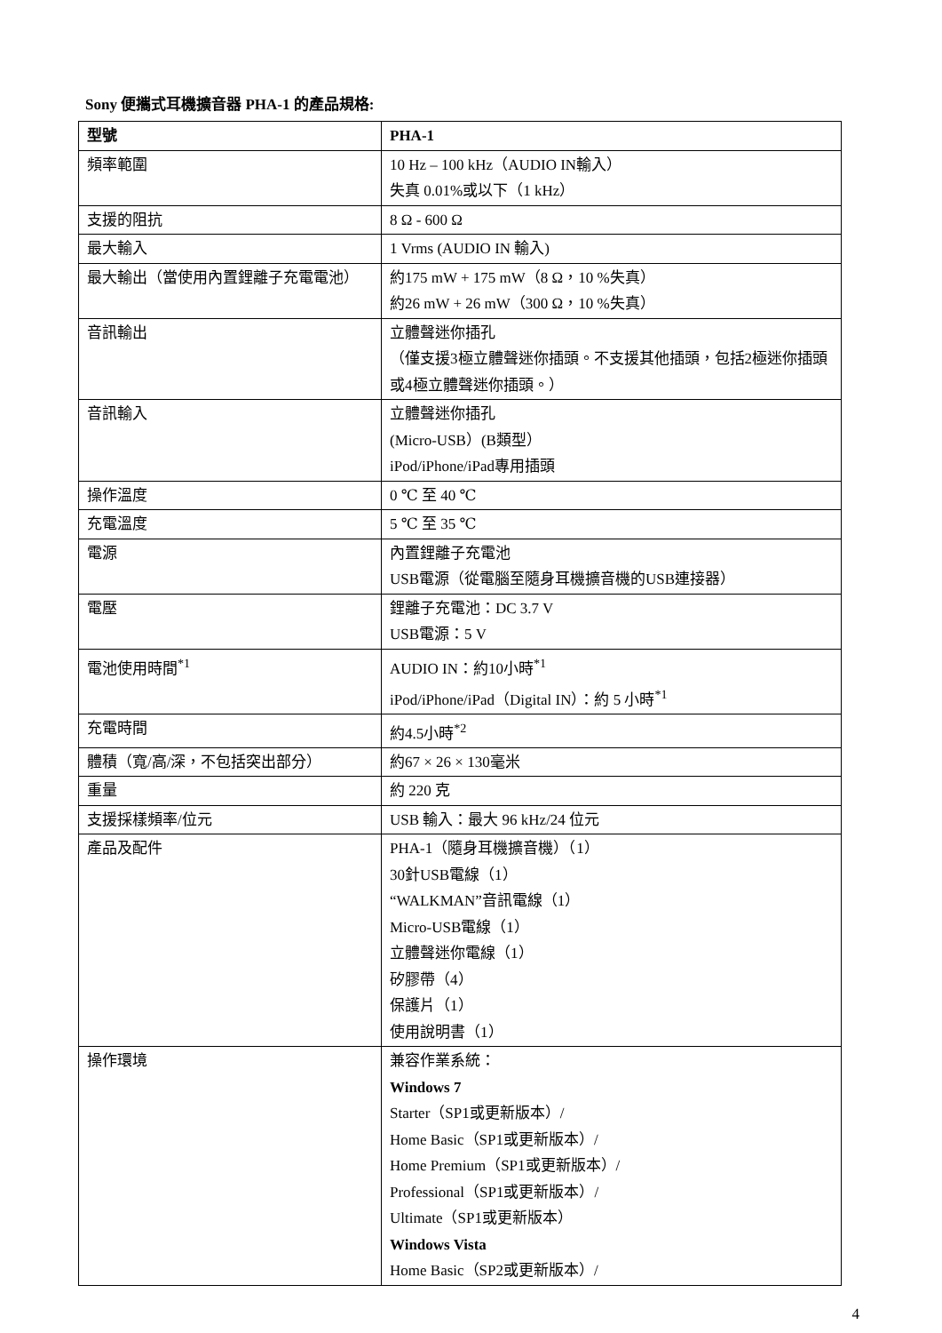Sony 便攜式耳機擴音器 PHA-1 的產品規格:
| 型號 | PHA-1 |
| --- | --- |
| 頻率範圍 | 10 Hz – 100 kHz（AUDIO IN輸入） 失真 0.01%或以下（1 kHz） |
| 支援的阻抗 | 8 Ω - 600 Ω |
| 最大輸入 | 1 Vrms (AUDIO IN 輸入) |
| 最大輸出（當使用內置鋰離子充電電池） | 約175 mW + 175 mW（8 Ω，10 %失真） 約26 mW + 26 mW（300 Ω，10 %失真） |
| 音訊輸出 | 立體聲迷你插孔 （僅支援3極立體聲迷你插頭。不支援其他插頭，包括2極迷你插頭或4極立體聲迷你插頭。） |
| 音訊輸入 | 立體聲迷你插孔 (Micro-USB）(B類型） iPod/iPhone/iPad專用插頭 |
| 操作溫度 | 0 ℃ 至 40 ℃ |
| 充電溫度 | 5 ℃ 至 35 ℃ |
| 電源 | 內置鋰離子充電池 USB電源（從電腦至隨身耳機擴音機的USB連接器） |
| 電壓 | 鋰離子充電池：DC 3.7 V USB電源：5 V |
| 電池使用時間<sup>*1</sup> | AUDIO IN：約10小時<sup>*1</sup> iPod/iPhone/iPad（Digital IN）：約 5 小時<sup>*1</sup> |
| 充電時間 | 約4.5小時<sup>*2</sup> |
| 體積（寬/高/深，不包括突出部分） | 約67 × 26 × 130毫米 |
| 重量 | 約 220 克 |
| 支援採樣頻率/位元 | USB 輸入：最大 96 kHz/24 位元 |
| 產品及配件 | PHA-1（隨身耳機擴音機）（1） 30針USB電線（1） “WALKMAN”音訊電線（1） Micro-USB電線（1） 立體聲迷你電線（1） 矽膠帶（4） 保護片（1） 使用說明書（1） |
| 操作環境 | 兼容作業系統： Windows 7 Starter（SP1或更新版本）/ Home Basic（SP1或更新版本）/ Home Premium（SP1或更新版本）/ Professional（SP1或更新版本）/ Ultimate（SP1或更新版本） Windows Vista Home Basic（SP2或更新版本）/ |
4